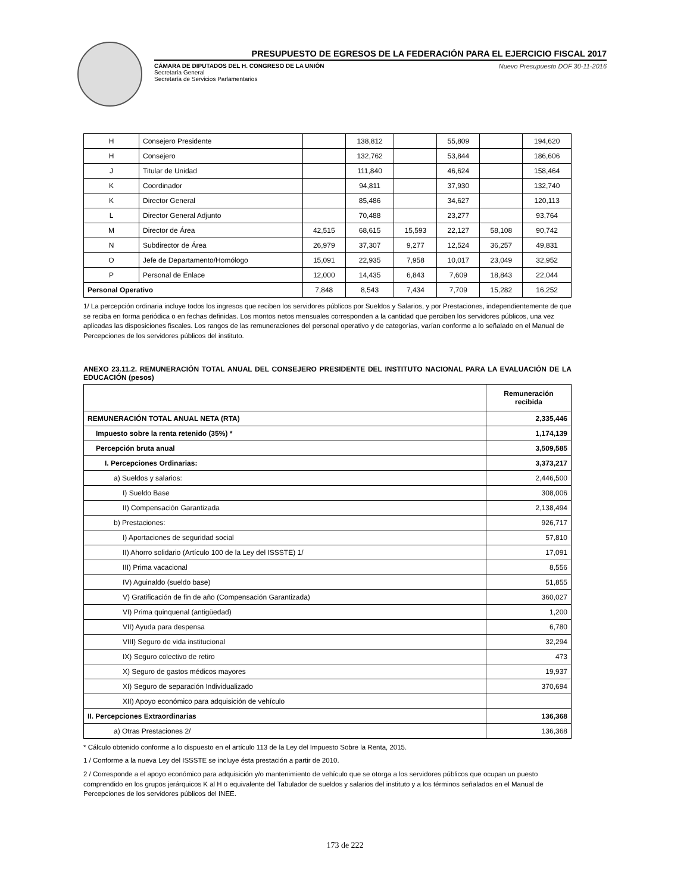PRESUPUESTO DE EGRESOS DE LA FEDERACIÓN PARA EL EJERCICIO FISCAL 2017
CÁMARA DE DIPUTADOS DEL H. CONGRESO DE LA UNIÓN
Secretaría General
Secretaría de Servicios Parlamentarios
Nuevo Presupuesto DOF 30-11-2016
| H | Consejero Presidente | | 138,812 | | 55,809 | | 194,620 |
| H | Consejero | | 132,762 | | 53,844 | | 186,606 |
| J | Titular de Unidad | | 111,840 | | 46,624 | | 158,464 |
| K | Coordinador | | 94,811 | | 37,930 | | 132,740 |
| K | Director General | | 85,486 | | 34,627 | | 120,113 |
| L | Director General Adjunto | | 70,488 | | 23,277 | | 93,764 |
| M | Director de Área | 42,515 | 68,615 | 15,593 | 22,127 | 58,108 | 90,742 |
| N | Subdirector de Área | 26,979 | 37,307 | 9,277 | 12,524 | 36,257 | 49,831 |
| O | Jefe de Departamento/Homólogo | 15,091 | 22,935 | 7,958 | 10,017 | 23,049 | 32,952 |
| P | Personal de Enlace | 12,000 | 14,435 | 6,843 | 7,609 | 18,843 | 22,044 |
| Personal Operativo | | 7,848 | 8,543 | 7,434 | 7,709 | 15,282 | 16,252 |
1/ La percepción ordinaria incluye todos los ingresos que reciben los servidores públicos por Sueldos y Salarios, y por Prestaciones, independientemente de que se reciba en forma periódica o en fechas definidas. Los montos netos mensuales corresponden a la cantidad que perciben los servidores públicos, una vez aplicadas las disposiciones fiscales. Los rangos de las remuneraciones del personal operativo y de categorías, varían conforme a lo señalado en el Manual de Percepciones de los servidores públicos del instituto.
ANEXO 23.11.2. REMUNERACIÓN TOTAL ANUAL DEL CONSEJERO PRESIDENTE DEL INSTITUTO NACIONAL PARA LA EVALUACIÓN DE LA EDUCACIÓN (pesos)
| | Remuneración recibida |
| --- | --- |
| REMUNERACIÓN TOTAL ANUAL NETA (RTA) | 2,335,446 |
| Impuesto sobre la renta retenido (35%) * | 1,174,139 |
| Percepción bruta anual | 3,509,585 |
| I. Percepciones Ordinarias: | 3,373,217 |
| a) Sueldos y salarios: | 2,446,500 |
| I) Sueldo Base | 308,006 |
| II) Compensación Garantizada | 2,138,494 |
| b) Prestaciones: | 926,717 |
| I) Aportaciones de seguridad social | 57,810 |
| II) Ahorro solidario (Artículo 100 de la Ley del ISSSTE) 1/ | 17,091 |
| III) Prima vacacional | 8,556 |
| IV) Aguinaldo (sueldo base) | 51,855 |
| V) Gratificación de fin de año (Compensación Garantizada) | 360,027 |
| VI) Prima quinquenal (antigüedad) | 1,200 |
| VII) Ayuda para despensa | 6,780 |
| VIII) Seguro de vida institucional | 32,294 |
| IX) Seguro colectivo de retiro | 473 |
| X) Seguro de gastos médicos mayores | 19,937 |
| XI) Seguro de separación Individualizado | 370,694 |
| XII) Apoyo económico para adquisición de vehículo | |
| II. Percepciones Extraordinarias | 136,368 |
| a) Otras Prestaciones 2/ | 136,368 |
* Cálculo obtenido conforme a lo dispuesto en el artículo 113 de la Ley del Impuesto Sobre la Renta, 2015.
1 / Conforme a la nueva Ley del ISSSTE se incluye ésta prestación a partir de 2010.
2 / Corresponde a el apoyo económico para adquisición y/o mantenimiento de vehículo que se otorga a los servidores públicos que ocupan un puesto comprendido en los grupos jerárquicos K al H o equivalente del Tabulador de sueldos y salarios del instituto y a los términos señalados en el Manual de Percepciones de los servidores públicos del INEE.
173 de 222